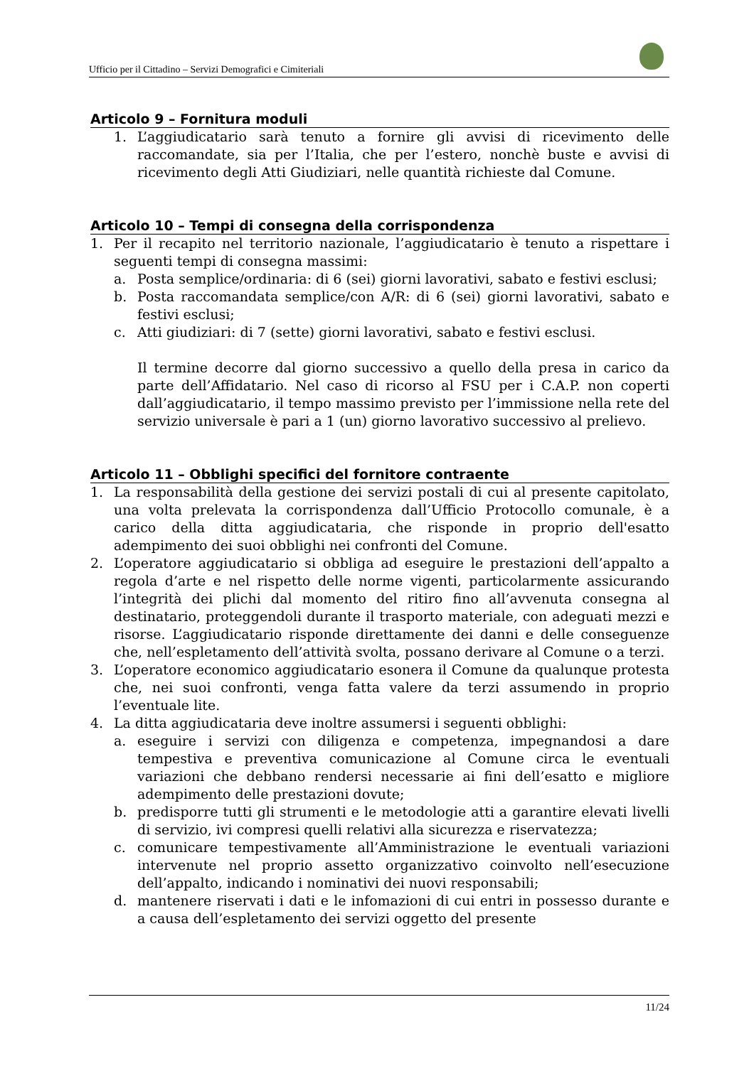Ufficio per il Cittadino – Servizi Demografici e Cimiteriali
Articolo 9 – Fornitura moduli
1. L’aggiudicatario sarà tenuto a fornire gli avvisi di ricevimento delle raccomandate, sia per l’Italia, che per l’estero, nonchè buste e avvisi di ricevimento degli Atti Giudiziari, nelle quantità richieste dal Comune.
Articolo 10 – Tempi di consegna della corrispondenza
1. Per il recapito nel territorio nazionale, l’aggiudicatario è tenuto a rispettare i seguenti tempi di consegna massimi:
a. Posta semplice/ordinaria: di 6 (sei) giorni lavorativi, sabato e festivi esclusi;
b. Posta raccomandata semplice/con A/R: di 6 (sei) giorni lavorativi, sabato e festivi esclusi;
c. Atti giudiziari: di 7 (sette) giorni lavorativi, sabato e festivi esclusi.
Il termine decorre dal giorno successivo a quello della presa in carico da parte dell’Affidatario. Nel caso di ricorso al FSU per i C.A.P. non coperti dall’aggiudicatario, il tempo massimo previsto per l’immissione nella rete del servizio universale è pari a 1 (un) giorno lavorativo successivo al prelievo.
Articolo 11 – Obblighi specifici del fornitore contraente
1. La responsabilità della gestione dei servizi postali di cui al presente capitolato, una volta prelevata la corrispondenza dall’Ufficio Protocollo comunale, è a carico della ditta aggiudicataria, che risponde in proprio dell'esatto adempimento dei suoi obblighi nei confronti del Comune.
2. L’operatore aggiudicatario si obbliga ad eseguire le prestazioni dell’appalto a regola d’arte e nel rispetto delle norme vigenti, particolarmente assicurando l’integrità dei plichi dal momento del ritiro fino all’avvenuta consegna al destinatario, proteggendoli durante il trasporto materiale, con adeguati mezzi e risorse. L’aggiudicatario risponde direttamente dei danni e delle conseguenze che, nell’espletamento dell’attività svolta, possano derivare al Comune o a terzi.
3. L’operatore economico aggiudicatario esonera il Comune da qualunque protesta che, nei suoi confronti, venga fatta valere da terzi assumendo in proprio l’eventuale lite.
4. La ditta aggiudicataria deve inoltre assumersi i seguenti obblighi:
a. eseguire i servizi con diligenza e competenza, impegnandosi a dare tempestiva e preventiva comunicazione al Comune circa le eventuali variazioni che debbano rendersi necessarie ai fini dell’esatto e migliore adempimento delle prestazioni dovute;
b. predisporre tutti gli strumenti e le metodologie atti a garantire elevati livelli di servizio, ivi compresi quelli relativi alla sicurezza e riservatezza;
c. comunicare tempestivamente all’Amministrazione le eventuali variazioni intervenute nel proprio assetto organizzativo coinvolto nell’esecuzione dell’appalto, indicando i nominativi dei nuovi responsabili;
d. mantenere riservati i dati e le infomazioni di cui entri in possesso durante e a causa dell’espletamento dei servizi oggetto del presente
11/24